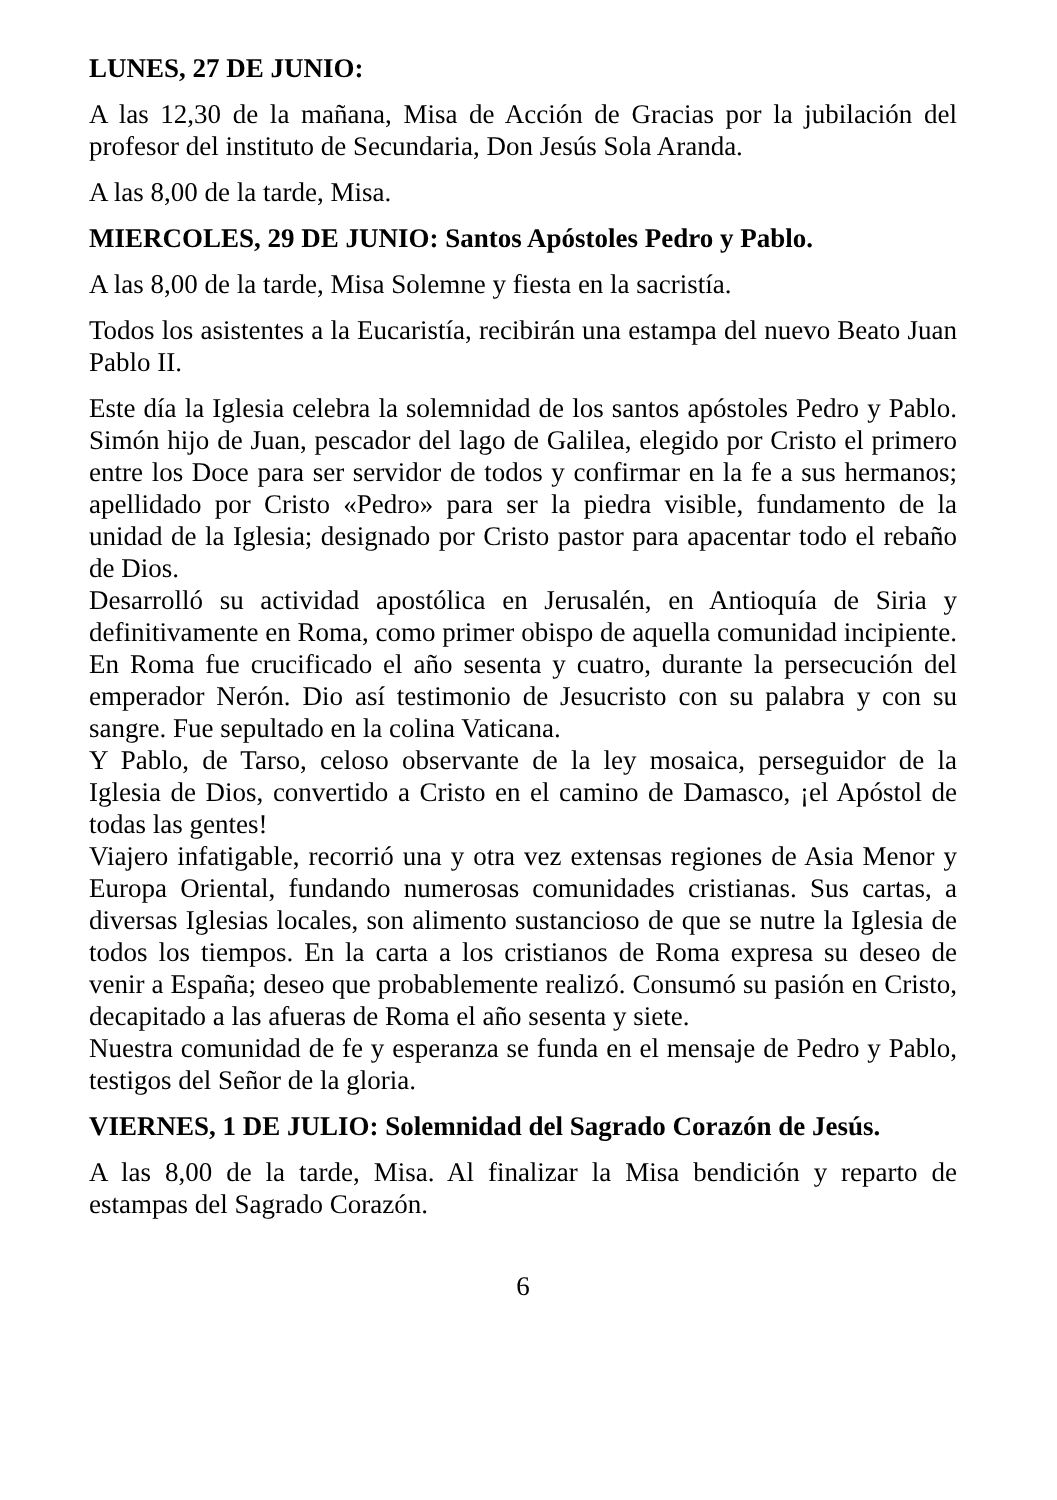LUNES, 27 DE JUNIO:
A las 12,30 de la mañana, Misa de Acción de Gracias por la jubilación del profesor del instituto de Secundaria, Don Jesús Sola Aranda.
A las 8,00 de la tarde, Misa.
MIERCOLES, 29 DE JUNIO: Santos Apóstoles Pedro y Pablo.
A las 8,00 de la tarde, Misa Solemne y fiesta en la sacristía.
Todos los asistentes a la Eucaristía, recibirán una estampa del nuevo Beato Juan Pablo II.
Este día la Iglesia celebra la solemnidad de los santos apóstoles Pedro y Pablo. Simón hijo de Juan, pescador del lago de Galilea, elegido por Cristo el primero entre los Doce para ser servidor de todos y confirmar en la fe a sus hermanos; apellidado por Cristo «Pedro» para ser la piedra visible, fundamento de la unidad de la Iglesia; designado por Cristo pastor para apacentar todo el rebaño de Dios.
Desarrolló su actividad apostólica en Jerusalén, en Antioquía de Siria y definitivamente en Roma, como primer obispo de aquella comunidad incipiente. En Roma fue crucificado el año sesenta y cuatro, durante la persecución del emperador Nerón. Dio así testimonio de Jesucristo con su palabra y con su sangre. Fue sepultado en la colina Vaticana.
Y Pablo, de Tarso, celoso observante de la ley mosaica, perseguidor de la Iglesia de Dios, convertido a Cristo en el camino de Damasco, ¡el Apóstol de todas las gentes!
Viajero infatigable, recorrió una y otra vez extensas regiones de Asia Menor y Europa Oriental, fundando numerosas comunidades cristianas. Sus cartas, a diversas Iglesias locales, son alimento sustancioso de que se nutre la Iglesia de todos los tiempos. En la carta a los cristianos de Roma expresa su deseo de venir a España; deseo que probablemente realizó. Consumó su pasión en Cristo, decapitado a las afueras de Roma el año sesenta y siete.
Nuestra comunidad de fe y esperanza se funda en el mensaje de Pedro y Pablo, testigos del Señor de la gloria.
VIERNES, 1 DE JULIO: Solemnidad del Sagrado Corazón de Jesús.
A las 8,00 de la tarde, Misa. Al finalizar la Misa bendición y reparto de estampas del Sagrado Corazón.
6